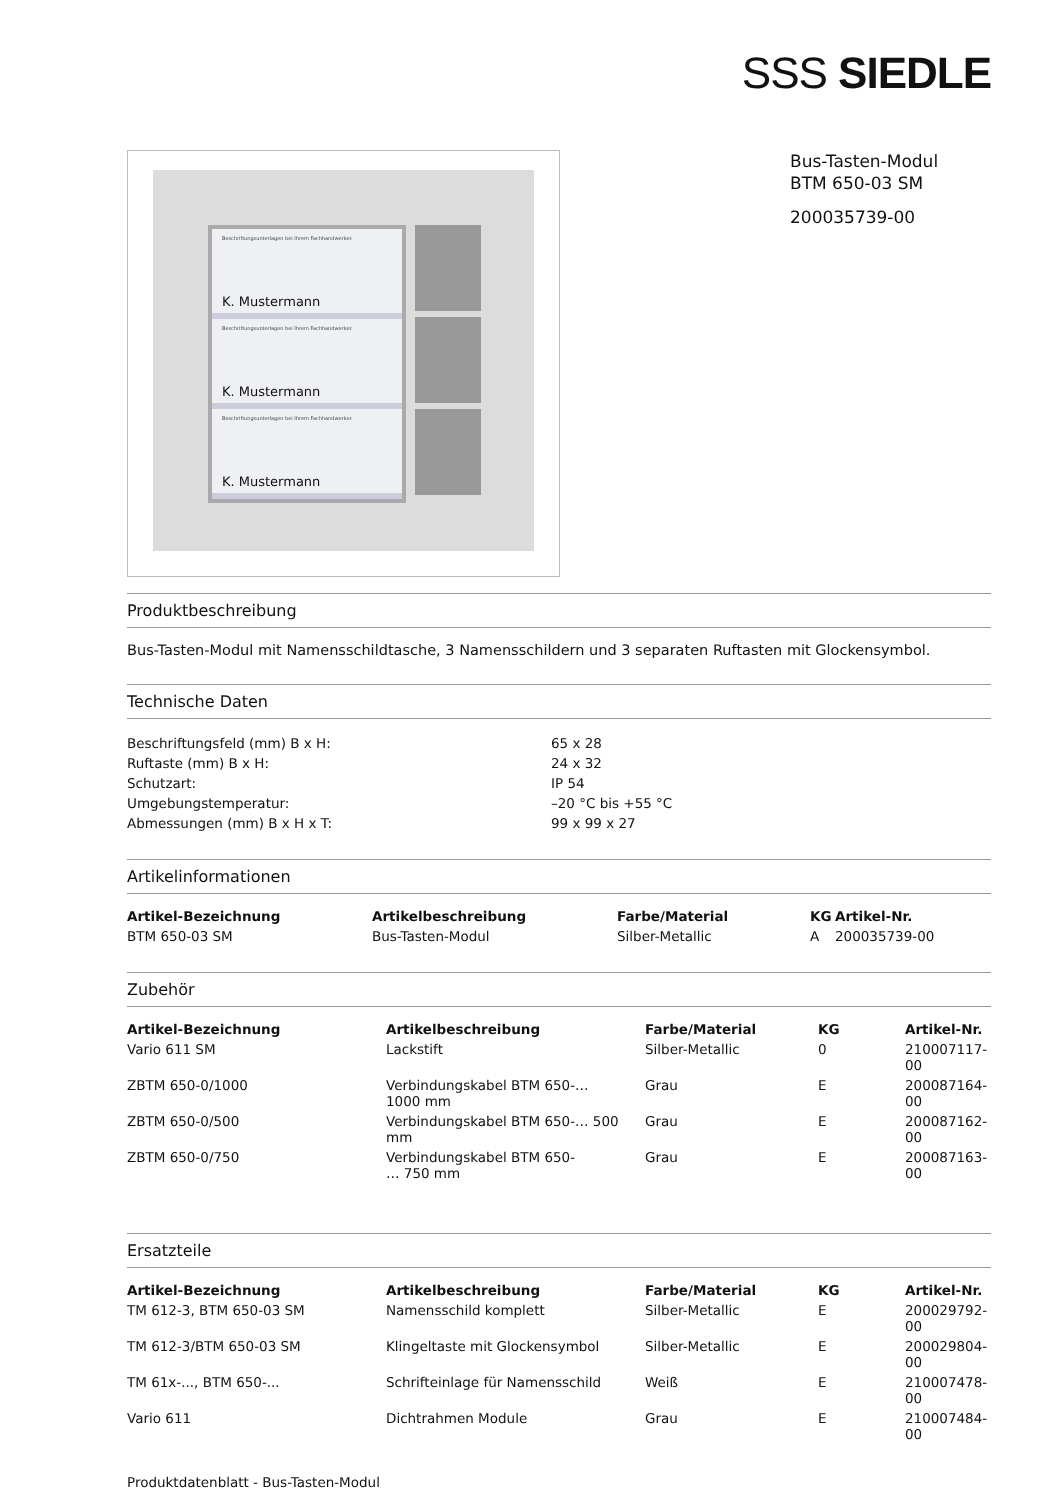SSS SIEDLE
Beschriftungsunterlagen bei Ihrem Fachhandwerker.
K. Mustermann
Beschriftungsunterlagen bei Ihrem Fachhandwerker.
K. Mustermann
Beschriftungsunterlagen bei Ihrem Fachhandwerker.
K. Mustermann
Bus-Tasten-Modul
BTM 650-03 SM
200035739-00
Produktbeschreibung
Bus-Tasten-Modul mit Namensschildtasche, 3 Namensschildern und 3 separaten Ruftasten mit Glockensymbol.
Technische Daten
| Beschriftungsfeld (mm) B x H: | 65 x 28 |
| Ruftaste (mm) B x H: | 24 x 32 |
| Schutzart: | IP 54 |
| Umgebungstemperatur: | –20 °C bis +55 °C |
| Abmessungen (mm) B x H x T: | 99 x 99 x 27 |
Artikelinformationen
| Artikel-Bezeichnung | Artikelbeschreibung | Farbe/Material | KG | Artikel-Nr. |
| --- | --- | --- | --- | --- |
| BTM 650-03 SM | Bus-Tasten-Modul | Silber-Metallic | A | 200035739-00 |
Zubehör
| Artikel-Bezeichnung | Artikelbeschreibung | Farbe/Material | KG | Artikel-Nr. |
| --- | --- | --- | --- | --- |
| Vario 611 SM | Lackstift | Silber-Metallic | 0 | 210007117-00 |
| ZBTM 650-0/1000 | Verbindungskabel BTM 650-… 1000 mm | Grau | E | 200087164-00 |
| ZBTM 650-0/500 | Verbindungskabel BTM 650-… 500 mm | Grau | E | 200087162-00 |
| ZBTM 650-0/750 | Verbindungskabel BTM 650- … 750 mm | Grau | E | 200087163-00 |
Ersatzteile
| Artikel-Bezeichnung | Artikelbeschreibung | Farbe/Material | KG | Artikel-Nr. |
| --- | --- | --- | --- | --- |
| TM 612-3, BTM 650-03 SM | Namensschild komplett | Silber-Metallic | E | 200029792-00 |
| TM 612-3/BTM 650-03 SM | Klingeltaste mit Glockensymbol | Silber-Metallic | E | 200029804-00 |
| TM 61x-..., BTM 650-... | Schrifteinlage für Namensschild | Weiß | E | 210007478-00 |
| Vario 611 | Dichtrahmen Module | Grau | E | 210007484-00 |
Produktdatenblatt - Bus-Tasten-Modul